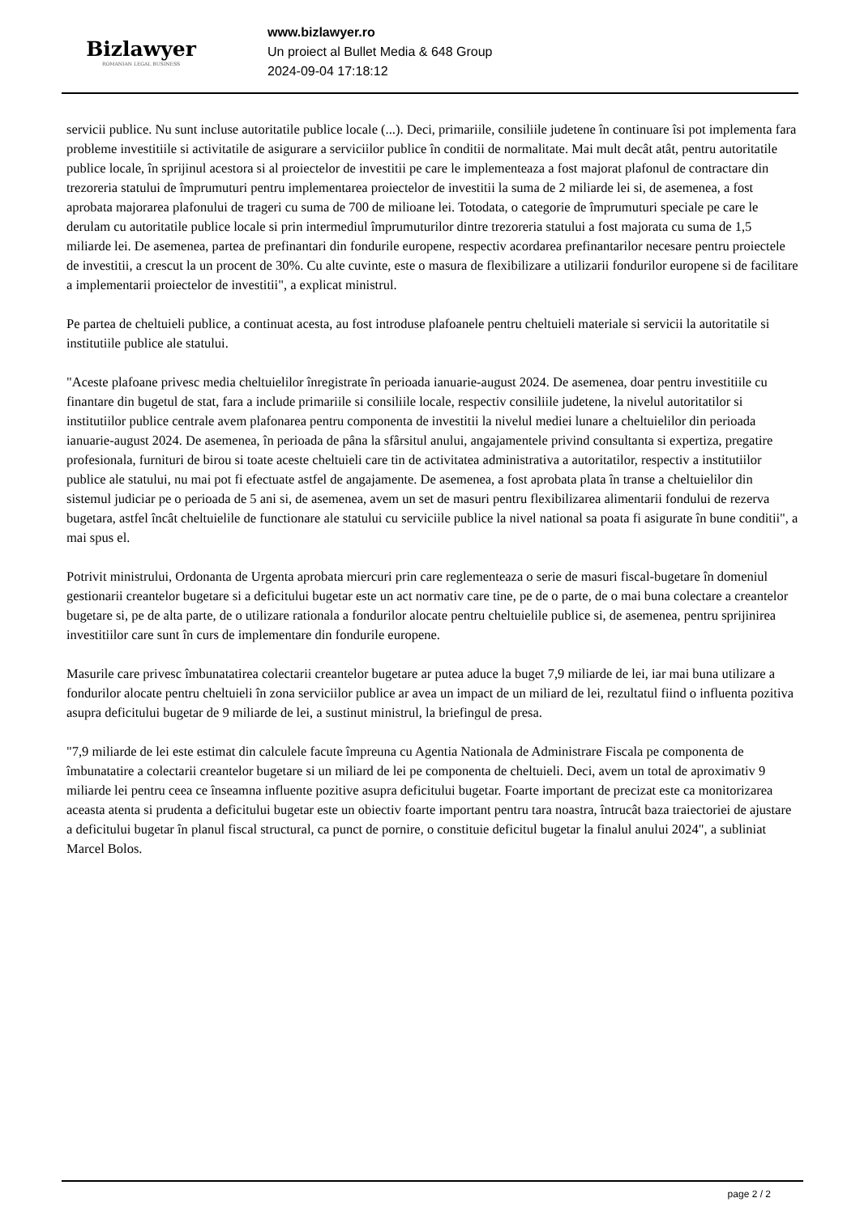Bizlawyer
ROMANIAN LEGAL BUSINESS
www.bizlawyer.ro
Un proiect al Bullet Media & 648 Group
2024-09-04 17:18:12
servicii publice. Nu sunt incluse autoritatile publice locale (...). Deci, primariile, consiliile judetene în continuare îsi pot implementa fara probleme investitiile si activitatile de asigurare a serviciilor publice în conditii de normalitate. Mai mult decât atât, pentru autoritatile publice locale, în sprijinul acestora si al proiectelor de investitii pe care le implementeaza a fost majorat plafonul de contractare din trezoreria statului de împrumuturi pentru implementarea proiectelor de investitii la suma de 2 miliarde lei si, de asemenea, a fost aprobata majorarea plafonului de trageri cu suma de 700 de milioane lei. Totodata, o categorie de împrumuturi speciale pe care le derulam cu autoritatile publice locale si prin intermediul împrumuturilor dintre trezoreria statului a fost majorata cu suma de 1,5 miliarde lei. De asemenea, partea de prefinantari din fondurile europene, respectiv acordarea prefinantarilor necesare pentru proiectele de investitii, a crescut la un procent de 30%. Cu alte cuvinte, este o masura de flexibilizare a utilizarii fondurilor europene si de facilitare a implementarii proiectelor de investitii", a explicat ministrul.
Pe partea de cheltuieli publice, a continuat acesta, au fost introduse plafoanele pentru cheltuieli materiale si servicii la autoritatile si institutiile publice ale statului.
"Aceste plafoane privesc media cheltuielilor înregistrate în perioada ianuarie-august 2024. De asemenea, doar pentru investitiile cu finantare din bugetul de stat, fara a include primariile si consiliile locale, respectiv consiliile judetene, la nivelul autoritatilor si institutiilor publice centrale avem plafonarea pentru componenta de investitii la nivelul mediei lunare a cheltuielilor din perioada ianuarie-august 2024. De asemenea, în perioada de pâna la sfârsitul anului, angajamentele privind consultanta si expertiza, pregatire profesionala, furnituri de birou si toate aceste cheltuieli care tin de activitatea administrativa a autoritatilor, respectiv a institutiilor publice ale statului, nu mai pot fi efectuate astfel de angajamente. De asemenea, a fost aprobata plata în transe a cheltuielilor din sistemul judiciar pe o perioada de 5 ani si, de asemenea, avem un set de masuri pentru flexibilizarea alimentarii fondului de rezerva bugetara, astfel încât cheltuielile de functionare ale statului cu serviciile publice la nivel national sa poata fi asigurate în bune conditii", a mai spus el.
Potrivit ministrului, Ordonanta de Urgenta aprobata miercuri prin care reglementeaza o serie de masuri fiscal-bugetare în domeniul gestionarii creantelor bugetare si a deficitului bugetar este un act normativ care tine, pe de o parte, de o mai buna colectare a creantelor bugetare si, pe de alta parte, de o utilizare rationala a fondurilor alocate pentru cheltuielile publice si, de asemenea, pentru sprijinirea investitiilor care sunt în curs de implementare din fondurile europene.
Masurile care privesc îmbunatatirea colectarii creantelor bugetare ar putea aduce la buget 7,9 miliarde de lei, iar mai buna utilizare a fondurilor alocate pentru cheltuieli în zona serviciilor publice ar avea un impact de un miliard de lei, rezultatul fiind o influenta pozitiva asupra deficitului bugetar de 9 miliarde de lei, a sustinut ministrul, la briefingul de presa.
"7,9 miliarde de lei este estimat din calculele facute împreuna cu Agentia Nationala de Administrare Fiscala pe componenta de îmbunatatire a colectarii creantelor bugetare si un miliard de lei pe componenta de cheltuieli. Deci, avem un total de aproximativ 9 miliarde lei pentru ceea ce înseamna influente pozitive asupra deficitului bugetar. Foarte important de precizat este ca monitorizarea aceasta atenta si prudenta a deficitului bugetar este un obiectiv foarte important pentru tara noastra, întrucât baza traiectoriei de ajustare a deficitului bugetar în planul fiscal structural, ca punct de pornire, o constituie deficitul bugetar la finalul anului 2024", a subliniat Marcel Bolos.
page 2 / 2